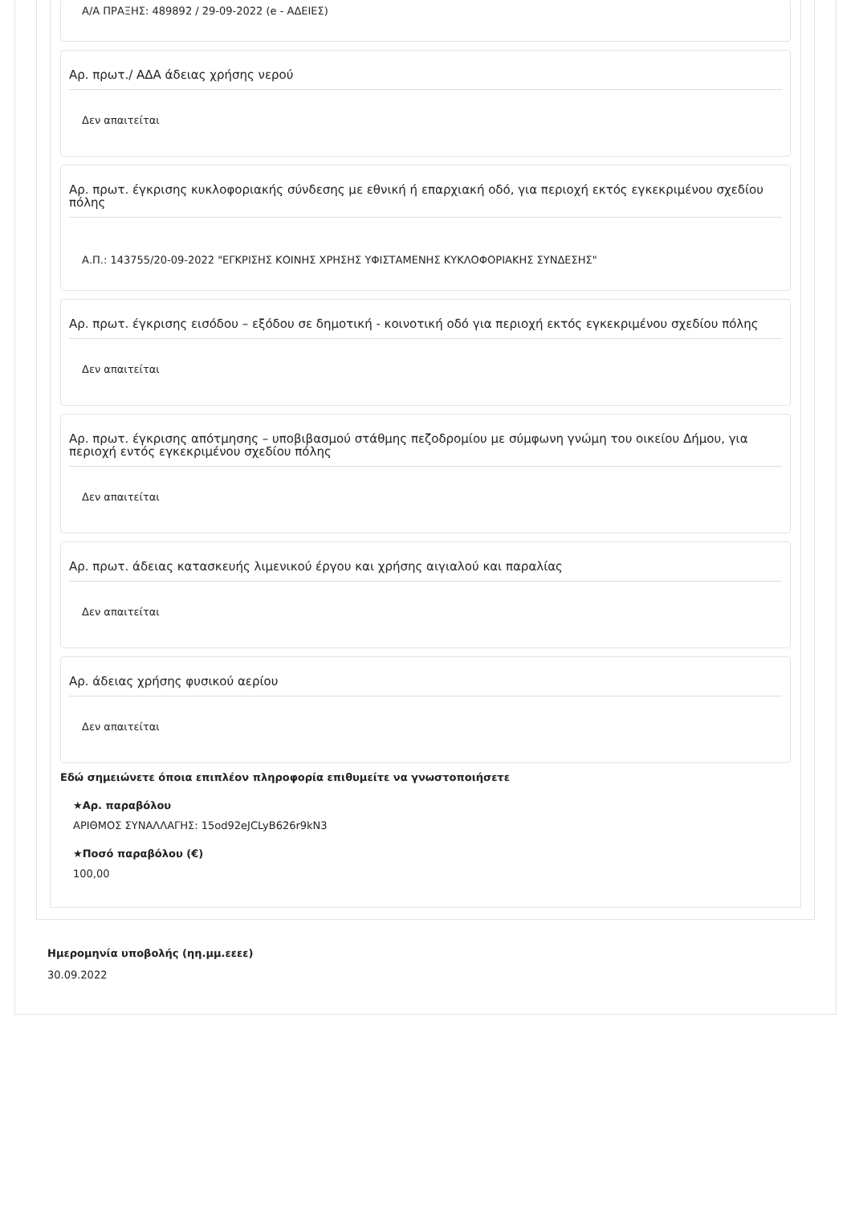Α/Α ΠΡΑΞΗΣ: 489892 / 29-09-2022 (e - ΑΔΕΙΕΣ)
Αρ. πρωτ./ ΑΔΑ άδειας χρήσης νερού
Δεν απαιτείται
Αρ. πρωτ. έγκρισης κυκλοφοριακής σύνδεσης με εθνική ή επαρχιακή οδό, για περιοχή εκτός εγκεκριμένου σχεδίου πόλης
Α.Π.: 143755/20-09-2022 "ΕΓΚΡΙΣΗΣ ΚΟΙΝΗΣ ΧΡΗΣΗΣ ΥΦΙΣΤΑΜΕΝΗΣ ΚΥΚΛΟΦΟΡΙΑΚΗΣ ΣΥΝΔΕΣΗΣ"
Αρ. πρωτ. έγκρισης εισόδου – εξόδου σε δημοτική - κοινοτική οδό για περιοχή εκτός εγκεκριμένου σχεδίου πόλης
Δεν απαιτείται
Αρ. πρωτ. έγκρισης απότμησης – υποβιβασμού στάθμης πεζοδρομίου με σύμφωνη γνώμη του οικείου Δήμου, για περιοχή εντός εγκεκριμένου σχεδίου πόλης
Δεν απαιτείται
Αρ. πρωτ. άδειας κατασκευής λιμενικού έργου και χρήσης αιγιαλού και παραλίας
Δεν απαιτείται
Αρ. άδειας χρήσης φυσικού αερίου
Δεν απαιτείται
Εδώ σημειώνετε όποια επιπλέον πληροφορία επιθυμείτε να γνωστοποιήσετε
★Αρ. παραβόλου
ΑΡΙΘΜΟΣ ΣΥΝΑΛΛΑΓΗΣ: 15od92eJCLyB626r9kN3
★Ποσό παραβόλου (€)
100,00
Ημερομηνία υποβολής (ηη.μμ.εεεε)
30.09.2022